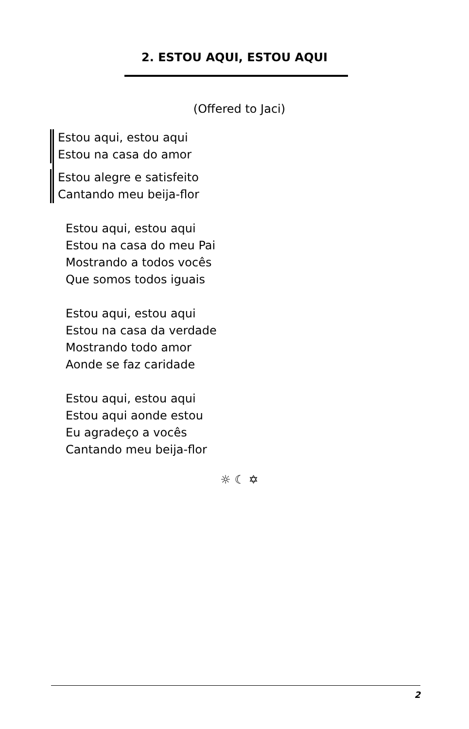2. ESTOU AQUI, ESTOU AQUI
(Offered to Jaci)
Estou aqui, estou aqui
Estou na casa do amor
Estou alegre e satisfeito
Cantando meu beija-flor
Estou aqui, estou aqui
Estou na casa do meu Pai
Mostrando a todos vocês
Que somos todos iguais
Estou aqui, estou aqui
Estou na casa da verdade
Mostrando todo amor
Aonde se faz caridade
Estou aqui, estou aqui
Estou aqui aonde estou
Eu agradeço a vocês
Cantando meu beija-flor
☼ ☾ ✡
2